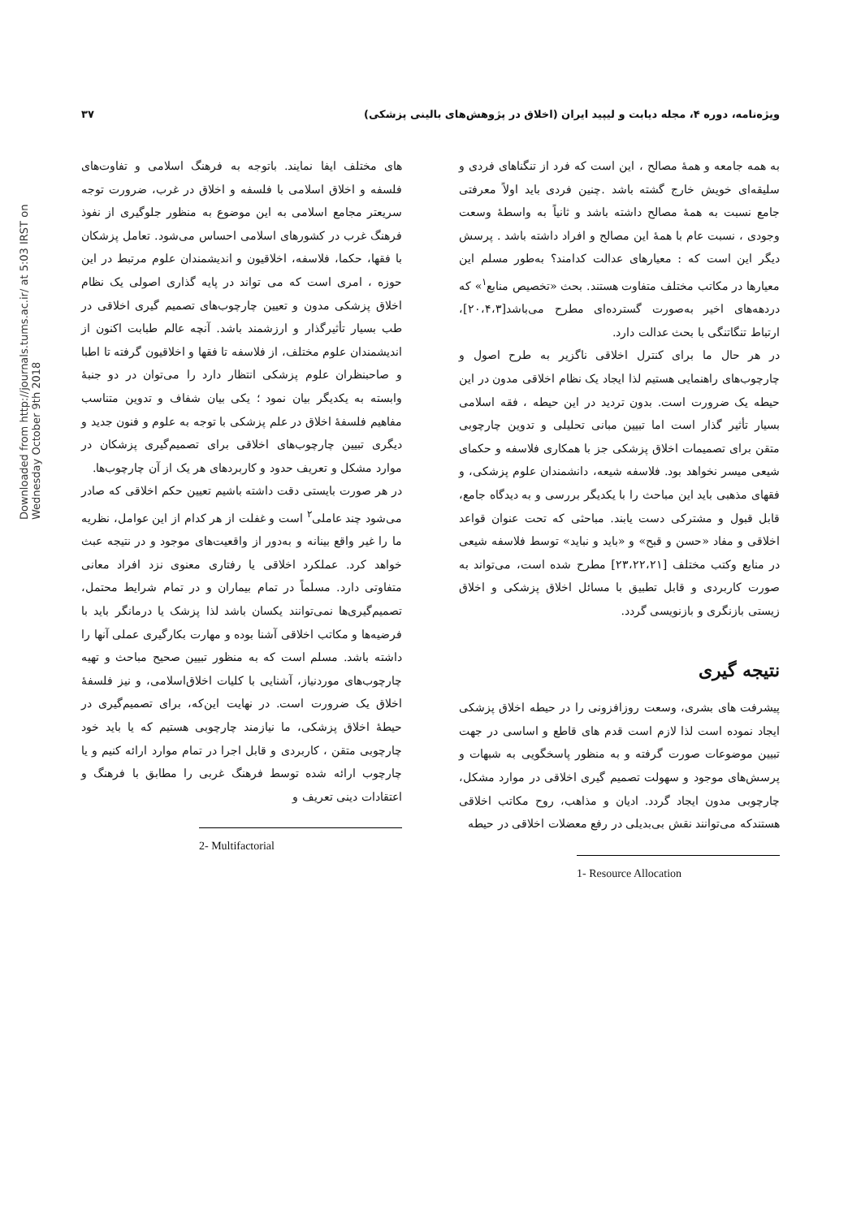ویژه‌نامه، دوره ۴، مجله دیابت و لیپید ایران (اخلاق در پژوهش‌های بالینی پزشکی) ۳۷
Downloaded from http://journals.tums.ac.ir/ at 5:03 IRST on Wednesday October 9th 2018
به همه جامعه و همهٔ مصالح ، این است که فرد از تنگناهای فردی و سلیقه‌ای خویش خارج گشته باشد .چنین فردی باید اولاً معرفتی جامع نسبت به همهٔ مصالح داشته باشد و ثانیاً به واسطهٔ وسعت وجودی ، نسبت عام با همهٔ این مصالح و افراد داشته باشد . پرسش دیگر این است که : معیارهای عدالت کدامند؟ به‌طور مسلم این معیارها در مکاتب مختلف متفاوت هستند. بحث «تخصیص منابع<sup>۱</sup>» که دردهه‌های اخیر به‌صورت گسترده‌ای مطرح می‌باشد[۲۰،۴،۳]، ارتباط تنگاتنگی با بحث عدالت دارد.
در هر حال ما برای کنترل اخلاقی ناگزیر به طرح اصول و چارچوب‌های راهنمایی هستیم لذا ایجاد یک نظام اخلاقی مدون در این حیطه یک ضرورت است. بدون تردید در این حیطه ، فقه اسلامی بسیار تأثیر گذار است اما تبیین مبانی تحلیلی و تدوین چارچوبی متقن برای تصمیمات اخلاق پزشکی جز با همکاری فلاسفه و حکمای شیعی میسر نخواهد بود. فلاسفه شیعه، دانشمندان علوم پزشکی، و فقهای مذهبی باید این مباحث را با یکدیگر بررسی و به دیدگاه جامع، قابل قبول و مشترکی دست یابند. مباحثی که تحت عنوان قواعد اخلاقی و مفاد «حسن و قبح» و «باید و نباید» توسط فلاسفه شیعی در منابع وکتب مختلف [۲۳،۲۲،۲۱] مطرح شده است، می‌تواند به صورت کاربردی و قابل تطبیق با مسائل اخلاق پزشکی و اخلاق زیستی بازنگری و بازنویسی گردد.
نتیجه گیری
پیشرفت های بشری، وسعت روزافزونی را در حیطه اخلاق پزشکی ایجاد نموده است لذا لازم است قدم های قاطع و اساسی در جهت تبیین موضوعات صورت گرفته و به منظور پاسخگویی به شبهات و پرسش‌های موجود و سهولت تصمیم گیری اخلاقی در موارد مشکل، چارچوبی مدون ایجاد گردد. ادیان و مذاهب، روح مکاتب اخلاقی هستندکه می‌توانند نقش بی‌بدیلی در رفع معضلات اخلاقی در حیطه
1- Resource Allocation
های مختلف ایفا نمایند. باتوجه به فرهنگ اسلامی و تفاوت‌های فلسفه و اخلاق اسلامی با فلسفه و اخلاق در غرب، ضرورت توجه سریعتر مجامع اسلامی به این موضوع به منظور جلوگیری از نفوذ فرهنگ غرب در کشورهای اسلامی احساس می‌شود. تعامل پزشکان با فقها، حکما، فلاسفه، اخلاقیون و اندیشمندان علوم مرتبط در این حوزه ، امری است که می تواند در پایه گذاری اصولی یک نظام اخلاق پزشکی مدون و تعیین چارچوب‌های تصمیم گیری اخلاقی در طب بسیار تأثیرگذار و ارزشمند باشد. آنچه عالم طبابت اکنون از اندیشمندان علوم مختلف، از فلاسفه تا فقها و اخلاقیون گرفته تا اطبا و صاحبنظران علوم پزشکی انتظار دارد را می‌توان در دو جنبهٔ وابسته به یکدیگر بیان نمود ؛ یکی بیان شفاف و تدوین متناسب مفاهیم فلسفهٔ اخلاق در علم پزشکی با توجه به علوم و فنون جدید و دیگری تبیین چارچوب‌های اخلاقی برای تصمیم‌گیری پزشکان در موارد مشکل و تعریف حدود و کاربردهای هر یک از آن چارچوب‌ها.
در هر صورت بایستی دقت داشته باشیم تعیین حکم اخلاقی که صادر می‌شود چند عاملی<sup>۲</sup> است و غفلت از هر کدام از این عوامل، نظریه ما را غیر واقع بینانه و به‌دور از واقعیت‌های موجود و در نتیجه عبث خواهد کرد. عملکرد اخلاقی یا رفتاری معنوی نزد افراد معانی متفاوتی دارد. مسلماً در تمام بیماران و در تمام شرایط محتمل، تصمیم‌گیری‌ها نمی‌توانند یکسان باشد لذا پزشک یا درمانگر باید با فرضیه‌ها و مکاتب اخلاقی آشنا بوده و مهارت بکارگیری عملی آنها را داشته باشد. مسلم است که به منظور تبیین صحیح مباحث و تهیه چارچوب‌های موردنیاز، آشنایی با کلیات اخلاق‌اسلامی، و نیز فلسفهٔ اخلاق یک ضرورت است. در نهایت این‌که، برای تصمیم‌گیری در حیطهٔ اخلاق پزشکی، ما نیازمند چارچوبی هستیم که یا باید خود چارچوبی متقن ، کاربردی و قابل اجرا در تمام موارد ارائه کنیم و یا چارچوب ارائه شده توسط فرهنگ غربی را مطابق با فرهنگ و اعتقادات دینی تعریف و
2- Multifactorial